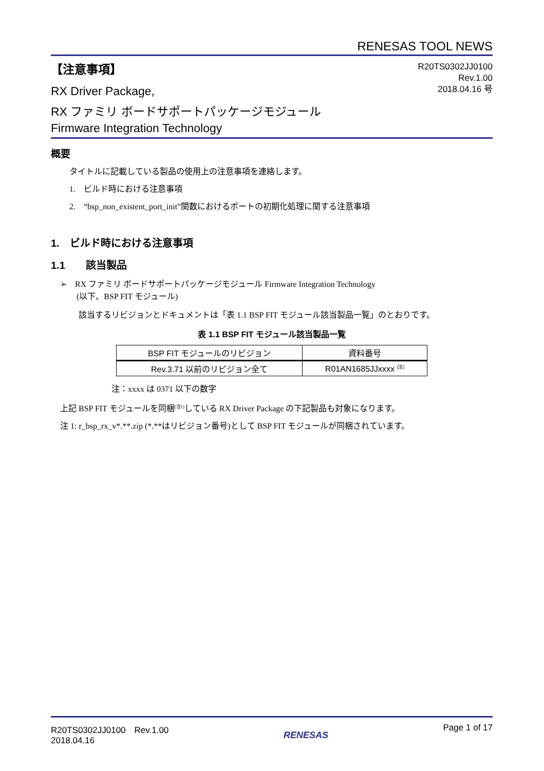RENESAS TOOL NEWS
【注意事項】
RX Driver Package,
RX ファミリ ボードサポートパッケージモジュール
Firmware Integration Technology
R20TS0302JJ0100
Rev.1.00
2018.04.16 号
概要
タイトルに記載している製品の使用上の注意事項を連絡します。
1.　ビルド時における注意事項
2.　“bsp_non_existent_port_init”関数におけるポートの初期化処理に関する注意事項
1.　ビルド時における注意事項
1.1　　該当製品
➢　RX ファミリ ボードサポートパッケージモジュール Firmware Integration Technology
　　(以下、BSP FIT モジュール)
該当するリビジョンとドキュメントは「表 1.1 BSP FIT モジュール該当製品一覧」のとおりです。
表 1.1 BSP FIT モジュール該当製品一覧
| BSP FIT モジュールのリビジョン | 資料番号 |
| --- | --- |
| Rev.3.71 以前のリビジョン全て | R01AN1685JJxxxx <sup>(注)</sup> |
注：xxxx は 0371 以下の数字
上記 BSP FIT モジュールを同梱<sup>(注1)</sup>している RX Driver Package の下記製品も対象になります。
注 1: r_bsp_rx_v*.**.zip (*.**はリビジョン番号)として BSP FIT モジュールが同梱されています。
R20TS0302JJ0100　Rev.1.00
2018.04.16
RENESAS
Page 1 of 17